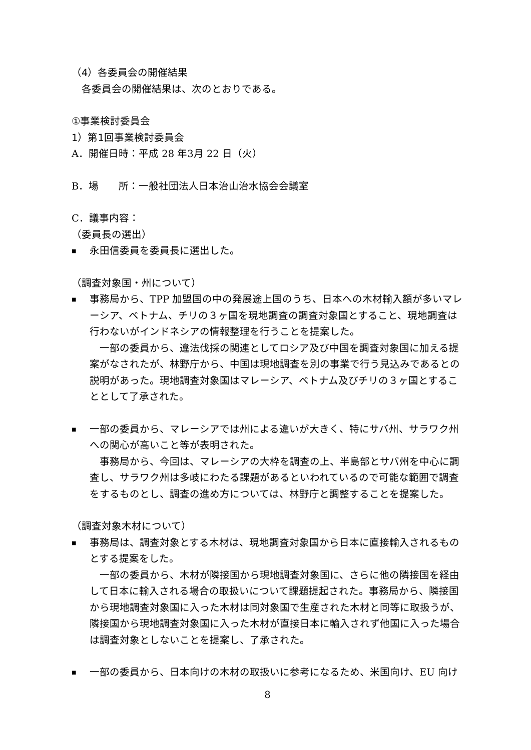（4）各委員会の開催結果
　各委員会の開催結果は、次のとおりである。
①事業検討委員会
1）第1回事業検討委員会
A．開催日時：平成 28 年3月 22 日（火）
B．場　　所：一般社団法人日本治山治水協会会議室
C．議事内容：
（委員長の選出）
■
永田信委員を委員長に選出した。
（調査対象国・州について）
■
事務局から、TPP 加盟国の中の発展途上国のうち、日本への木材輸入額が多いマレーシア、ベトナム、チリの３ヶ国を現地調査の調査対象国とすること、現地調査は行わないがインドネシアの情報整理を行うことを提案した。
一部の委員から、違法伐採の関連としてロシア及び中国を調査対象国に加える提案がなされたが、林野庁から、中国は現地調査を別の事業で行う見込みであるとの説明があった。現地調査対象国はマレーシア、ベトナム及びチリの３ヶ国とすることとして了承された。
■
一部の委員から、マレーシアでは州による違いが大きく、特にサバ州、サラワク州への関心が高いこと等が表明された。
事務局から、今回は、マレーシアの大枠を調査の上、半島部とサバ州を中心に調査し、サラワク州は多岐にわたる課題があるといわれているので可能な範囲で調査をするものとし、調査の進め方については、林野庁と調整することを提案した。
（調査対象木材について）
■
事務局は、調査対象とする木材は、現地調査対象国から日本に直接輸入されるものとする提案をした。
一部の委員から、木材が隣接国から現地調査対象国に、さらに他の隣接国を経由して日本に輸入される場合の取扱いについて課題提起された。事務局から、隣接国から現地調査対象国に入った木材は同対象国で生産された木材と同等に取扱うが、隣接国から現地調査対象国に入った木材が直接日本に輸入されず他国に入った場合は調査対象としないことを提案し、了承された。
■
一部の委員から、日本向けの木材の取扱いに参考になるため、米国向け、EU 向け
8